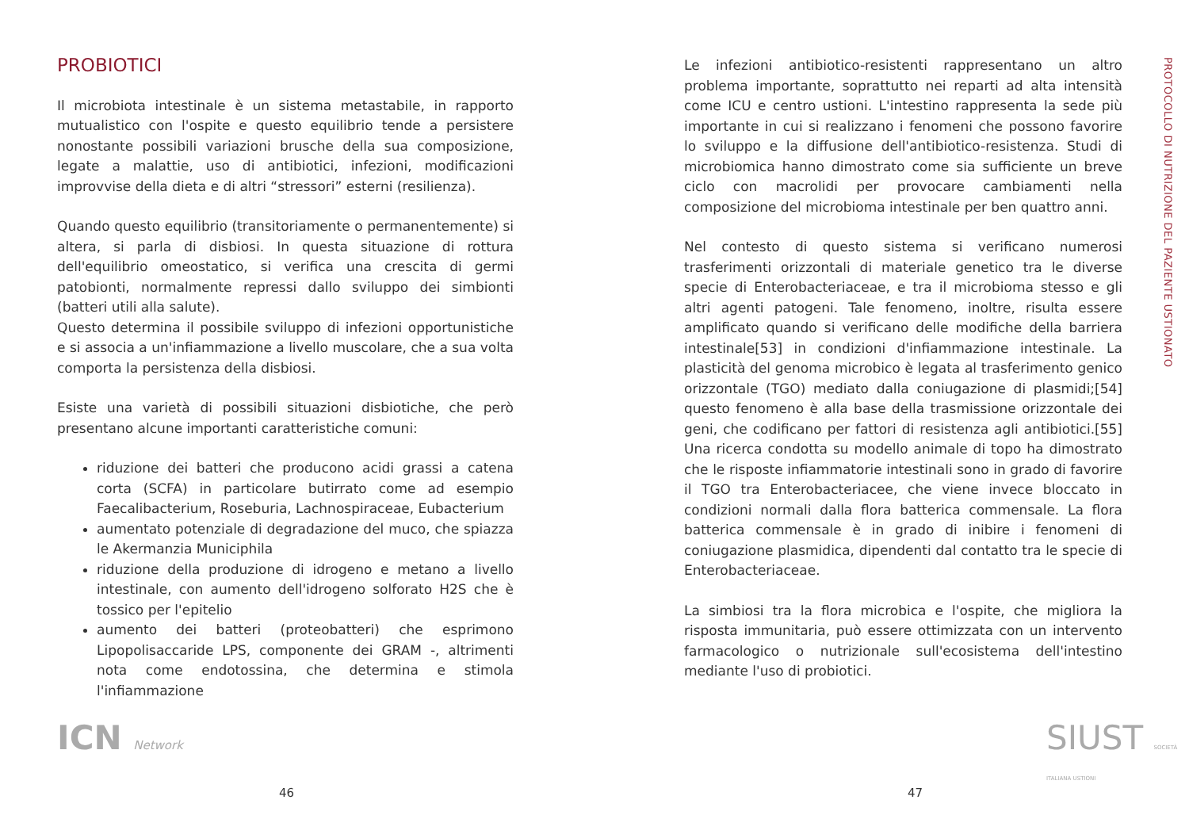PROBIOTICI
Il microbiota intestinale è un sistema metastabile, in rapporto mutualistico con l'ospite e questo equilibrio tende a persistere nonostante possibili variazioni brusche della sua composizione, legate a malattie, uso di antibiotici, infezioni, modificazioni improvvise della dieta e di altri “stressori” esterni (resilienza).
Quando questo equilibrio (transitoriamente o permanentemente) si altera, si parla di disbiosi. In questa situazione di rottura dell'equilibrio omeostatico, si verifica una crescita di germi patobionti, normalmente repressi dallo sviluppo dei simbionti (batteri utili alla salute).
Questo determina il possibile sviluppo di infezioni opportunistiche e si associa a un'infiammazione a livello muscolare, che a sua volta comporta la persistenza della disbiosi.
Esiste una varietà di possibili situazioni disbiotiche, che però presentano alcune importanti caratteristiche comuni:
riduzione dei batteri che producono acidi grassi a catena corta (SCFA) in particolare butirrato come ad esempio Faecalibacterium, Roseburia, Lachnospiraceae, Eubacterium
aumentato potenziale di degradazione del muco, che spiazza le Akermanzia Municiphila
riduzione della produzione di idrogeno e metano a livello intestinale, con aumento dell'idrogeno solforato H2S che è tossico per l'epitelio
aumento dei batteri (proteobatteri) che esprimono Lipopolisaccaride LPS, componente dei GRAM -, altrimenti nota come endotossina, che determina e stimola l'infiammazione
Le infezioni antibiotico-resistenti rappresentano un altro problema importante, soprattutto nei reparti ad alta intensità come ICU e centro ustioni. L'intestino rappresenta la sede più importante in cui si realizzano i fenomeni che possono favorire lo sviluppo e la diffusione dell'antibiotico-resistenza. Studi di microbiomica hanno dimostrato come sia sufficiente un breve ciclo con macrolidi per provocare cambiamenti nella composizione del microbioma intestinale per ben quattro anni.
Nel contesto di questo sistema si verificano numerosi trasferimenti orizzontali di materiale genetico tra le diverse specie di Enterobacteriaceae, e tra il microbioma stesso e gli altri agenti patogeni. Tale fenomeno, inoltre, risulta essere amplificato quando si verificano delle modifiche della barriera intestinale[53] in condizioni d'infiammazione intestinale. La plasticità del genoma microbico è legata al trasferimento genico orizzontale (TGO) mediato dalla coniugazione di plasmidi;[54] questo fenomeno è alla base della trasmissione orizzontale dei geni, che codificano per fattori di resistenza agli antibiotici.[55] Una ricerca condotta su modello animale di topo ha dimostrato che le risposte infiammatorie intestinali sono in grado di favorire il TGO tra Enterobacteriacee, che viene invece bloccato in condizioni normali dalla flora batterica commensale. La flora batterica commensale è in grado di inibire i fenomeni di coniugazione plasmidica, dipendenti dal contatto tra le specie di Enterobacteriaceae.
La simbiosi tra la flora microbica e l'ospite, che migliora la risposta immunitaria, può essere ottimizzata con un intervento farmacologico o nutrizionale sull'ecosistema dell'intestino mediante l'uso di probiotici.
PROTOCOLLO DI NUTRIZIONE DEL PAZIENTE USTIONATO
ICN Network SIUST SOCIETÀ ITALIANA USTIONI
46 47